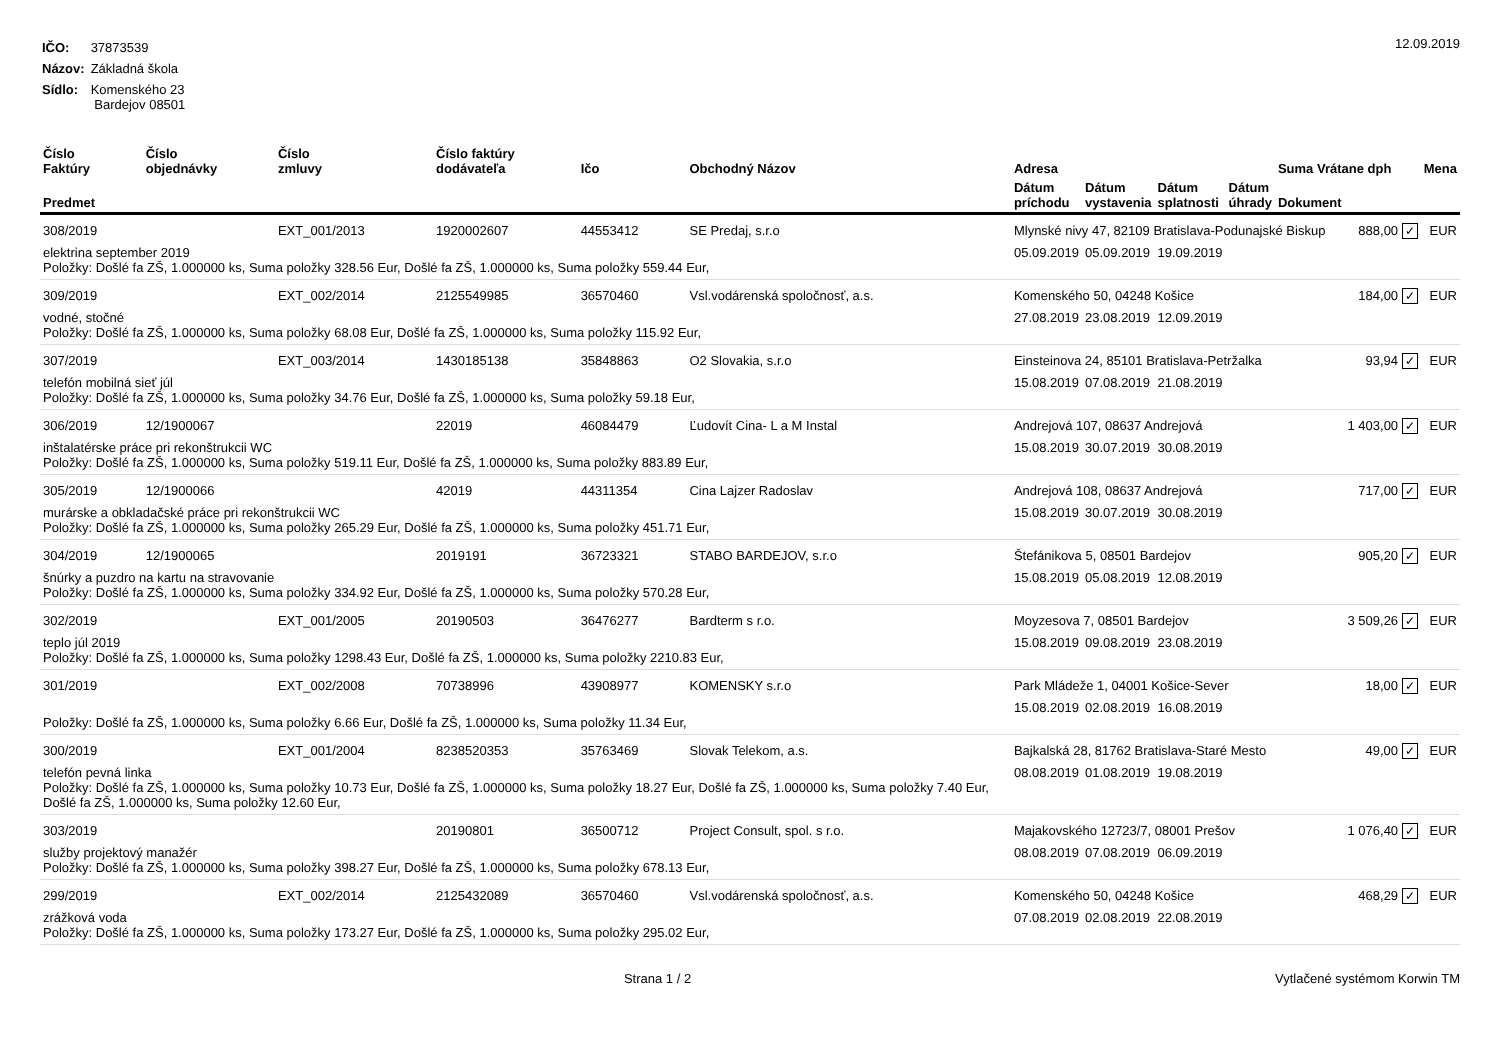| IČO: | 37873539 |
| Názov: | Základná škola |
| Sídlo: | Komenského 23 Bardejov 08501 |
12.09.2019
| Číslo Faktúry | Číslo objednávky | Číslo zmluvy | Číslo faktúry dodávateľa | Ičo | Obchodný Názov | Adresa | | | | Suma Vrátane dph | | Mena |
| --- | --- | --- | --- | --- | --- | --- | --- | --- | --- | --- | --- | --- |
| Predmet | | | | | | Dátum príchodu | Dátum vystavenia | Dátum splatnosti | Dátum úhrady | Dokument | | |
| 308/2019 | | EXT_001/2013 | 1920002607 | 44553412 | SE Predaj, s.r.o | Mlynské nivy 47, 82109 Bratislava-Podunajské Biskup | | | | | 888,00 ✓ | EUR |
| elektrina september 2019 Položky: Došlé fa ZŠ, 1.000000 ks, Suma položky 328.56 Eur, Došlé fa ZŠ, 1.000000 ks, Suma položky 559.44 Eur, | | | | | | 05.09.2019 | 05.09.2019 | 19.09.2019 | | | | |
| 309/2019 | | EXT_002/2014 | 2125549985 | 36570460 | Vsl.vodárenská spoločnosť, a.s. | Komenského 50, 04248 Košice | | | | | 184,00 ✓ | EUR |
| vodné, stočné Položky: Došlé fa ZŠ, 1.000000 ks, Suma položky 68.08 Eur, Došlé fa ZŠ, 1.000000 ks, Suma položky 115.92 Eur, | | | | | | 27.08.2019 | 23.08.2019 | 12.09.2019 | | | | |
| 307/2019 | | EXT_003/2014 | 1430185138 | 35848863 | O2 Slovakia, s.r.o | Einsteinova 24, 85101 Bratislava-Petržalka | | | | | 93,94 ✓ | EUR |
| telefón mobilná sieť júl Položky: Došlé fa ZŠ, 1.000000 ks, Suma položky 34.76 Eur, Došlé fa ZŠ, 1.000000 ks, Suma položky 59.18 Eur, | | | | | | 15.08.2019 | 07.08.2019 | 21.08.2019 | | | | |
| 306/2019 | 12/1900067 | | 22019 | 46084479 | Ľudovít Cina- L a M Instal | Andrejová 107, 08637 Andrejová | | | | | 1 403,00 ✓ | EUR |
| inštalatérske práce pri rekonštrukcii WC Položky: Došlé fa ZŠ, 1.000000 ks, Suma položky 519.11 Eur, Došlé fa ZŠ, 1.000000 ks, Suma položky 883.89 Eur, | | | | | | 15.08.2019 | 30.07.2019 | 30.08.2019 | | | | |
| 305/2019 | 12/1900066 | | 42019 | 44311354 | Cina Lajzer Radoslav | Andrejová 108, 08637 Andrejová | | | | | 717,00 ✓ | EUR |
| murárske a obkladačské práce pri rekonštrukcii WC Položky: Došlé fa ZŠ, 1.000000 ks, Suma položky 265.29 Eur, Došlé fa ZŠ, 1.000000 ks, Suma položky 451.71 Eur, | | | | | | 15.08.2019 | 30.07.2019 | 30.08.2019 | | | | |
| 304/2019 | 12/1900065 | | 2019191 | 36723321 | STABO BARDEJOV, s.r.o | Štefánikova 5, 08501 Bardejov | | | | | 905,20 ✓ | EUR |
| šnúrky a puzdro na kartu na stravovanie Položky: Došlé fa ZŠ, 1.000000 ks, Suma položky 334.92 Eur, Došlé fa ZŠ, 1.000000 ks, Suma položky 570.28 Eur, | | | | | | 15.08.2019 | 05.08.2019 | 12.08.2019 | | | | |
| 302/2019 | | EXT_001/2005 | 20190503 | 36476277 | Bardterm s r.o. | Moyzesova 7, 08501 Bardejov | | | | | 3 509,26 ✓ | EUR |
| teplo júl 2019 Položky: Došlé fa ZŠ, 1.000000 ks, Suma položky 1298.43 Eur, Došlé fa ZŠ, 1.000000 ks, Suma položky 2210.83 Eur, | | | | | | 15.08.2019 | 09.08.2019 | 23.08.2019 | | | | |
| 301/2019 | | EXT_002/2008 | 70738996 | 43908977 | KOMENSKY s.r.o | Park Mládeže 1, 04001 Košice-Sever | | | | | 18,00 ✓ | EUR |
| Položky: Došlé fa ZŠ, 1.000000 ks, Suma položky 6.66 Eur, Došlé fa ZŠ, 1.000000 ks, Suma položky 11.34 Eur, | | | | | | 15.08.2019 | 02.08.2019 | 16.08.2019 | | | | |
| 300/2019 | | EXT_001/2004 | 8238520353 | 35763469 | Slovak Telekom, a.s. | Bajkalská 28, 81762 Bratislava-Staré Mesto | | | | | 49,00 ✓ | EUR |
| telefón pevná linka Položky: Došlé fa ZŠ, 1.000000 ks, Suma položky 10.73 Eur, Došlé fa ZŠ, 1.000000 ks, Suma položky 18.27 Eur, Došlé fa ZŠ, 1.000000 ks, Suma položky 7.40 Eur, Došlé fa ZŠ, 1.000000 ks, Suma položky 12.60 Eur, | | | | | | 08.08.2019 | 01.08.2019 | 19.08.2019 | | | | |
| 303/2019 | | | 20190801 | 36500712 | Project Consult, spol. s r.o. | Majakovského 12723/7, 08001 Prešov | | | | | 1 076,40 ✓ | EUR |
| služby projektový manažér Položky: Došlé fa ZŠ, 1.000000 ks, Suma položky 398.27 Eur, Došlé fa ZŠ, 1.000000 ks, Suma položky 678.13 Eur, | | | | | | 08.08.2019 | 07.08.2019 | 06.09.2019 | | | | |
| 299/2019 | | EXT_002/2014 | 2125432089 | 36570460 | Vsl.vodárenská spoločnosť, a.s. | Komenského 50, 04248 Košice | | | | | 468,29 ✓ | EUR |
| zrážková voda Položky: Došlé fa ZŠ, 1.000000 ks, Suma položky 173.27 Eur, Došlé fa ZŠ, 1.000000 ks, Suma položky 295.02 Eur, | | | | | | 07.08.2019 | 02.08.2019 | 22.08.2019 | | | | |
Strana 1 / 2 Vytlačené systémom Korwin TM